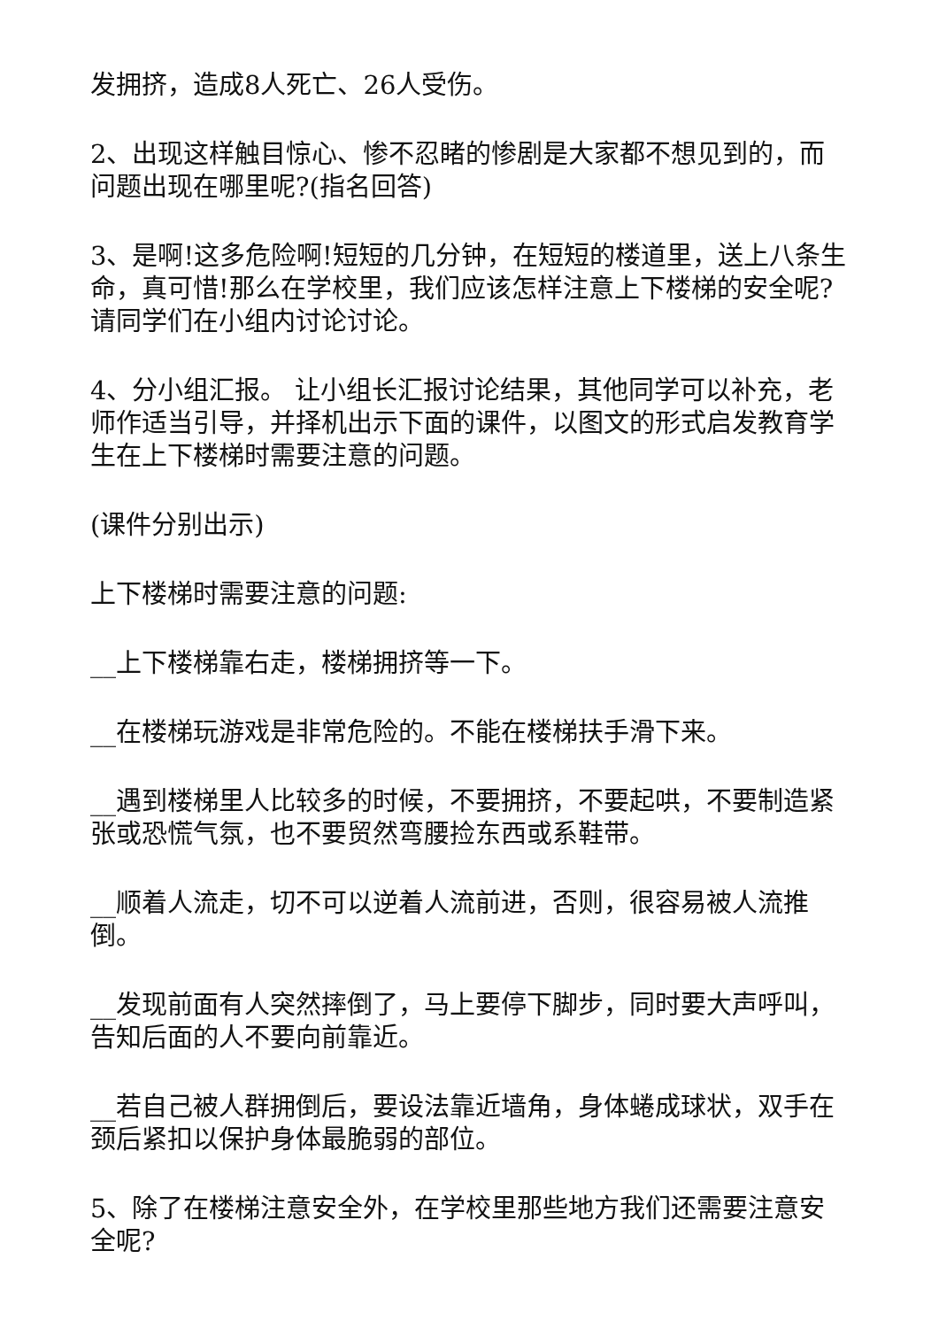发拥挤，造成8人死亡、26人受伤。
2、出现这样触目惊心、惨不忍睹的惨剧是大家都不想见到的，而问题出现在哪里呢?(指名回答)
3、是啊!这多危险啊!短短的几分钟，在短短的楼道里，送上八条生命，真可惜!那么在学校里，我们应该怎样注意上下楼梯的安全呢?请同学们在小组内讨论讨论。
4、分小组汇报。 让小组长汇报讨论结果，其他同学可以补充，老师作适当引导，并择机出示下面的课件，以图文的形式启发教育学生在上下楼梯时需要注意的问题。
(课件分别出示)
上下楼梯时需要注意的问题:
__上下楼梯靠右走，楼梯拥挤等一下。
__在楼梯玩游戏是非常危险的。不能在楼梯扶手滑下来。
__遇到楼梯里人比较多的时候，不要拥挤，不要起哄，不要制造紧张或恐慌气氛，也不要贸然弯腰捡东西或系鞋带。
__顺着人流走，切不可以逆着人流前进，否则，很容易被人流推倒。
__发现前面有人突然摔倒了，马上要停下脚步，同时要大声呼叫，告知后面的人不要向前靠近。
__若自己被人群拥倒后，要设法靠近墙角，身体蜷成球状，双手在颈后紧扣以保护身体最脆弱的部位。
5、除了在楼梯注意安全外，在学校里那些地方我们还需要注意安全呢?